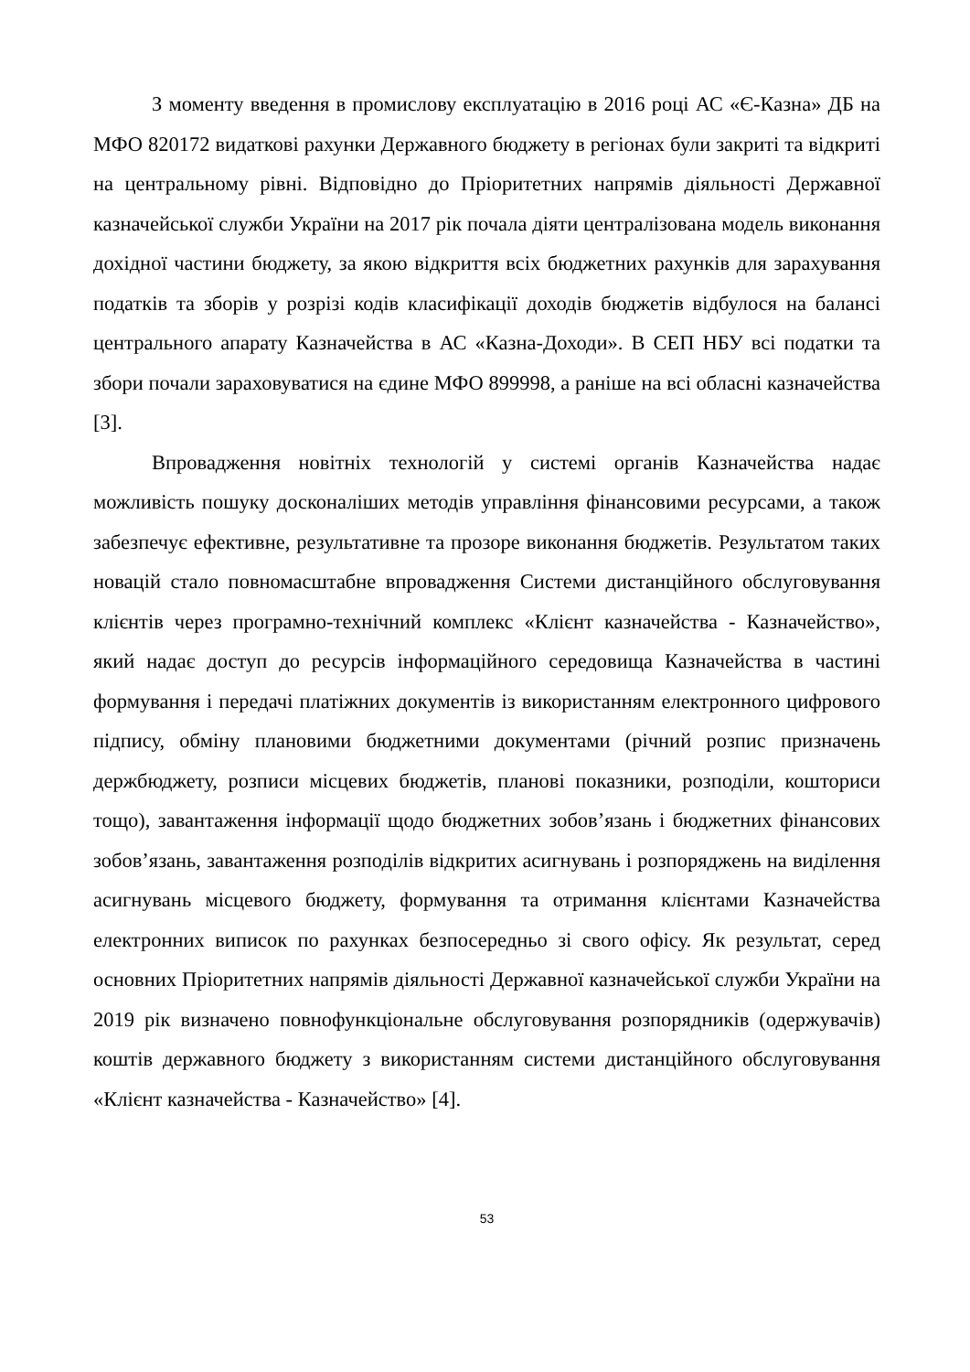З моменту введення в промислову експлуатацію в 2016 році АС «Є-Казна» ДБ на МФО 820172 видаткові рахунки Державного бюджету в регіонах були закриті та відкриті на центральному рівні. Відповідно до Пріоритетних напрямів діяльності Державної казначейської служби України на 2017 рік почала діяти централізована модель виконання дохідної частини бюджету, за якою відкриття всіх бюджетних рахунків для зарахування податків та зборів у розрізі кодів класифікації доходів бюджетів відбулося на балансі центрального апарату Казначейства в АС «Казна-Доходи». В СЕП НБУ всі податки та збори почали зараховуватися на єдине МФО 899998, а раніше на всі обласні казначейства [3].
Впровадження новітніх технологій у системі органів Казначейства надає можливість пошуку досконаліших методів управління фінансовими ресурсами, а також забезпечує ефективне, результативне та прозоре виконання бюджетів. Результатом таких новацій стало повномасштабне впровадження Системи дистанційного обслуговування клієнтів через програмно-технічний комплекс «Клієнт казначейства - Казначейство», який надає доступ до ресурсів інформаційного середовища Казначейства в частині формування і передачі платіжних документів із використанням електронного цифрового підпису, обміну плановими бюджетними документами (річний розпис призначень держбюджету, розписи місцевих бюджетів, планові показники, розподіли, кошториси тощо), завантаження інформації щодо бюджетних зобов’язань і бюджетних фінансових зобов’язань, завантаження розподілів відкритих асигнувань і розпоряджень на виділення асигнувань місцевого бюджету, формування та отримання клієнтами Казначейства електронних виписок по рахунках безпосередньо зі свого офісу. Як результат, серед основних Пріоритетних напрямів діяльності Державної казначейської служби України на 2019 рік визначено повнофункціональне обслуговування розпорядників (одержувачів) коштів державного бюджету з використанням системи дистанційного обслуговування «Клієнт казначейства - Казначейство» [4].
53